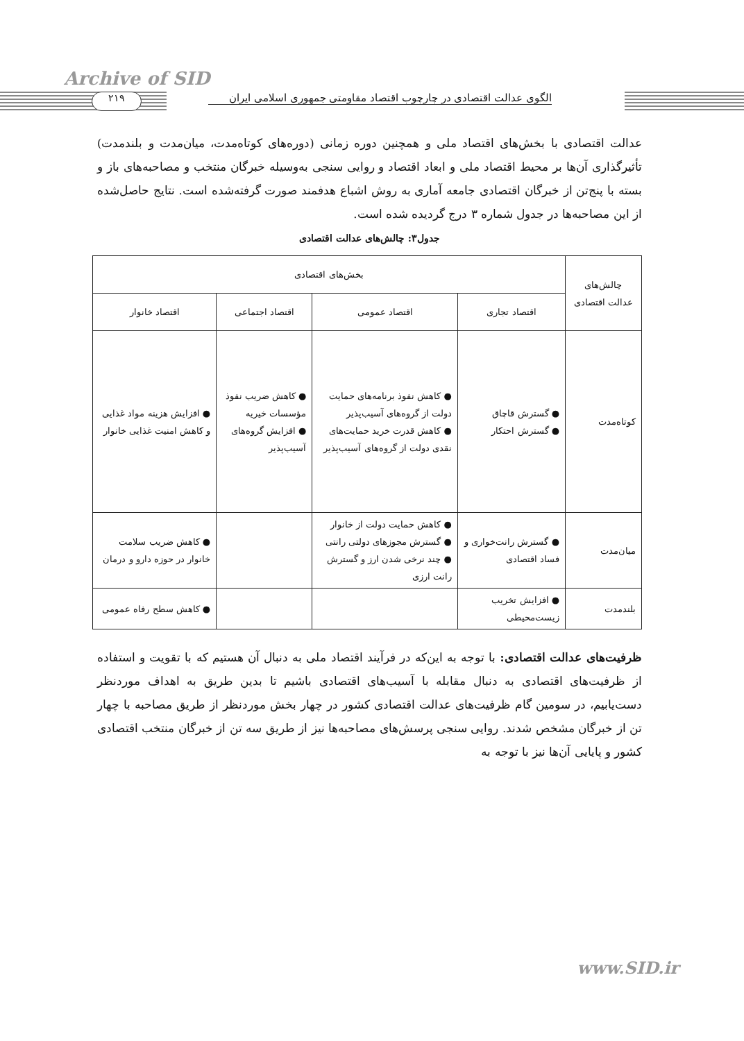Archive of SID
۲۱۹
الگوی عدالت اقتصادی در چارچوب اقتصاد مقاومتی جمهوری اسلامی ایران
عدالت اقتصادی با بخش‌های اقتصاد ملی و همچنین دوره زمانی (دوره‌های کوتاه‌مدت، میان‌مدت و بلندمدت) تأثیرگذاری آن‌ها بر محیط اقتصاد ملی و ابعاد اقتصاد و روایی سنجی به‌وسیله خبرگان منتخب و مصاحبه‌های باز و بسته با پنج‌تن از خبرگان اقتصادی جامعه آماری به روش اشباع هدفمند صورت گرفته‌شده است. نتایج حاصل‌شده از این مصاحبه‌ها در جدول شماره ۳ درج گردیده شده است.
جدول۳: چالش‌های عدالت اقتصادی
| چالش‌های عدالت اقتصادی | بخش‌های اقتصادی | | | |
| --- | --- | --- | --- | --- |
| | اقتصاد تجاری | اقتصاد عمومی | اقتصاد اجتماعی | اقتصاد خانوار |
| کوتاه‌مدت | ● گسترش قاچاق ● گسترش احتکار | ● کاهش نفوذ برنامه‌های حمایت دولت از گروه‌های آسیب‌پذیر ● کاهش قدرت خرید حمایت‌های نقدی دولت از گروه‌های آسیب‌پذیر | ● کاهش ضریب نفوذ مؤسسات خیریه ● افزایش گروه‌های آسیب‌پذیر | ● افزایش هزینه مواد غذایی و کاهش امنیت غذایی خانوار |
| میان‌مدت | ● گسترش رانت‌خواری و فساد اقتصادی | ● کاهش حمایت دولت از خانوار ● گسترش مجوزهای دولتی رانتی ● چند نرخی شدن ارز و گسترش رانت ارزی | | ● کاهش ضریب سلامت خانوار در حوزه دارو و درمان |
| بلندمدت | ● افزایش تخریب زیست‌محیطی | | | ● کاهش سطح رفاه عمومی |
ظرفیت‌های عدالت اقتصادی: با توجه به این‌که در فرآیند اقتصاد ملی به دنبال آن هستیم که با تقویت و استفاده از ظرفیت‌های اقتصادی به دنبال مقابله با آسیب‌های اقتصادی باشیم تا بدین طریق به اهداف موردنظر دست‌یابیم، در سومین گام ظرفیت‌های عدالت اقتصادی کشور در چهار بخش موردنظر از طریق مصاحبه با چهار تن از خبرگان مشخص شدند. روایی سنجی پرسش‌های مصاحبه‌ها نیز از طریق سه تن از خبرگان منتخب اقتصادی کشور و پایایی آن‌ها نیز با توجه به
www.SID.ir